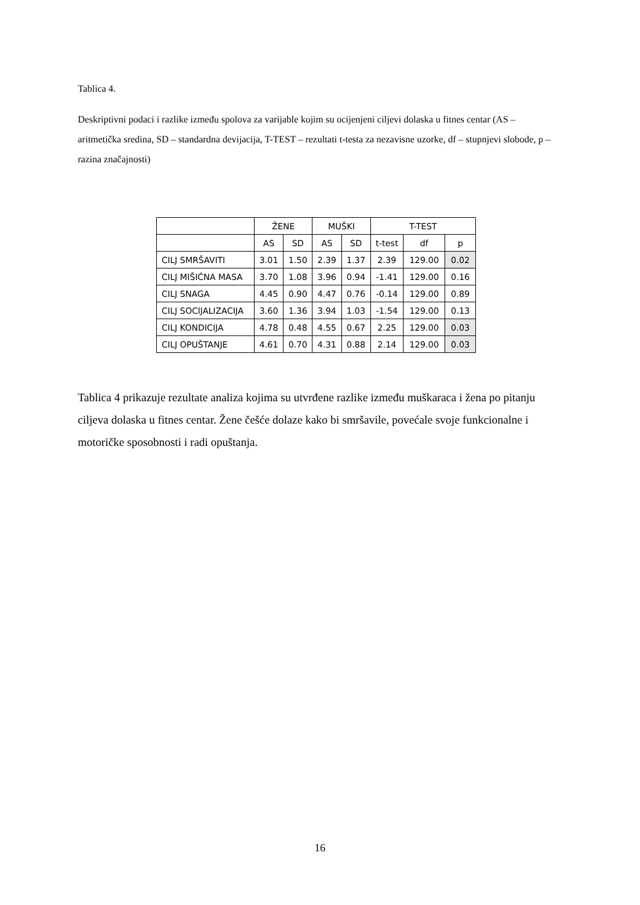Tablica 4.
Deskriptivni podaci i razlike između spolova za varijable kojim su ocijenjeni ciljevi dolaska u fitnes centar (AS – aritmetička sredina, SD – standardna devijacija, T-TEST – rezultati t-testa za nezavisne uzorke, df – stupnjevi slobode, p – razina značajnosti)
| | ŽENE | | MUŠKI | | T-TEST | | |
| --- | --- | --- | --- | --- | --- | --- | --- |
| | AS | SD | AS | SD | t-test | df | p |
| CILJ SMRŠAVITI | 3.01 | 1.50 | 2.39 | 1.37 | 2.39 | 129.00 | 0.02 |
| CILJ MIŠIĆNA MASA | 3.70 | 1.08 | 3.96 | 0.94 | -1.41 | 129.00 | 0.16 |
| CILJ SNAGA | 4.45 | 0.90 | 4.47 | 0.76 | -0.14 | 129.00 | 0.89 |
| CILJ SOCIJALIZACIJA | 3.60 | 1.36 | 3.94 | 1.03 | -1.54 | 129.00 | 0.13 |
| CILJ KONDICIJA | 4.78 | 0.48 | 4.55 | 0.67 | 2.25 | 129.00 | 0.03 |
| CILJ OPUŠTANJE | 4.61 | 0.70 | 4.31 | 0.88 | 2.14 | 129.00 | 0.03 |
Tablica 4 prikazuje rezultate analiza kojima su utvrđene razlike između muškaraca i žena po pitanju ciljeva dolaska u fitnes centar. Žene češće dolaze kako bi smršavile, povećale svoje funkcionalne i motoričke sposobnosti i radi opuštanja.
16